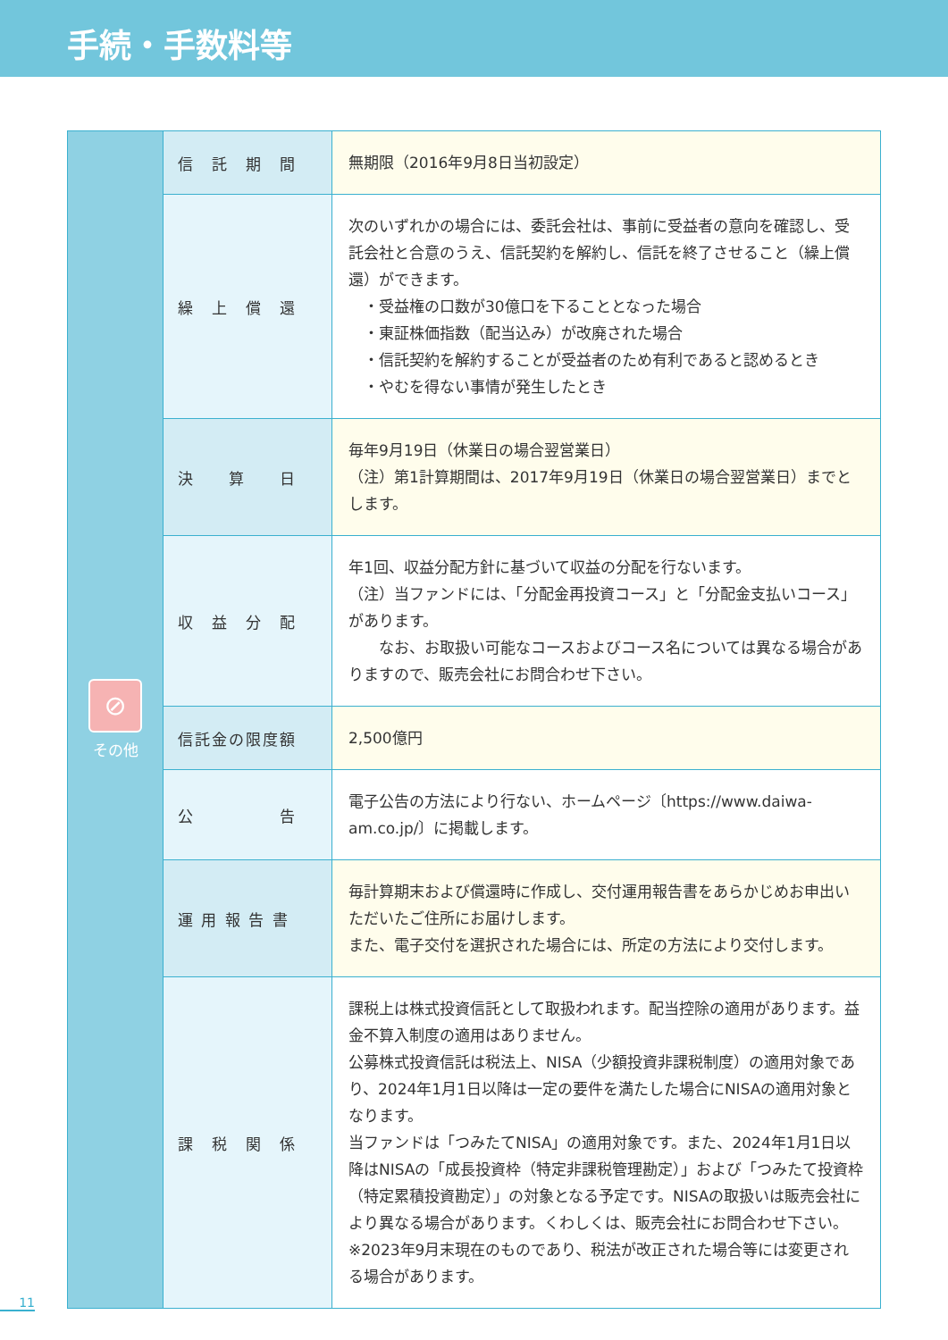手続・手数料等
| ⊘ その他 | 信 託 期 間 | 無期限（2016年9月8日当初設定） |
| | 繰 上 償 還 | 次のいずれかの場合には、委託会社は、事前に受益者の意向を確認し、受託会社と合意のうえ、信託契約を解約し、信託を終了させること（繰上償還）ができます。 ・受益権の口数が30億口を下ることとなった場合 ・東証株価指数（配当込み）が改廃された場合 ・信託契約を解約することが受益者のため有利であると認めるとき ・やむを得ない事情が発生したとき |
| | 決 算 日 | 毎年9月19日（休業日の場合翌営業日） （注）第1計算期間は、2017年9月19日（休業日の場合翌営業日）までとします。 |
| | 収 益 分 配 | 年1回、収益分配方針に基づいて収益の分配を行ないます。 （注）当ファンドには、「分配金再投資コース」と「分配金支払いコース」があります。 なお、お取扱い可能なコースおよびコース名については異なる場合がありますので、販売会社にお問合わせ下さい。 |
| | 信託金の限度額 | 2,500億円 |
| | 公 告 | 電子公告の方法により行ない、ホームページ〔https://www.daiwa-am.co.jp/〕に掲載します。 |
| | 運 用 報 告 書 | 毎計算期末および償還時に作成し、交付運用報告書をあらかじめお申出いただいたご住所にお届けします。 また、電子交付を選択された場合には、所定の方法により交付します。 |
| | 課 税 関 係 | 課税上は株式投資信託として取扱われます。配当控除の適用があります。益金不算入制度の適用はありません。 公募株式投資信託は税法上、NISA（少額投資非課税制度）の適用対象であり、2024年1月1日以降は一定の要件を満たした場合にNISAの適用対象となります。 当ファンドは「つみたてNISA」の適用対象です。また、2024年1月1日以降はNISAの「成長投資枠（特定非課税管理勘定）」および「つみたて投資枠（特定累積投資勘定）」の対象となる予定です。NISAの取扱いは販売会社により異なる場合があります。くわしくは、販売会社にお問合わせ下さい。 ※2023年9月末現在のものであり、税法が改正された場合等には変更される場合があります。 |
11